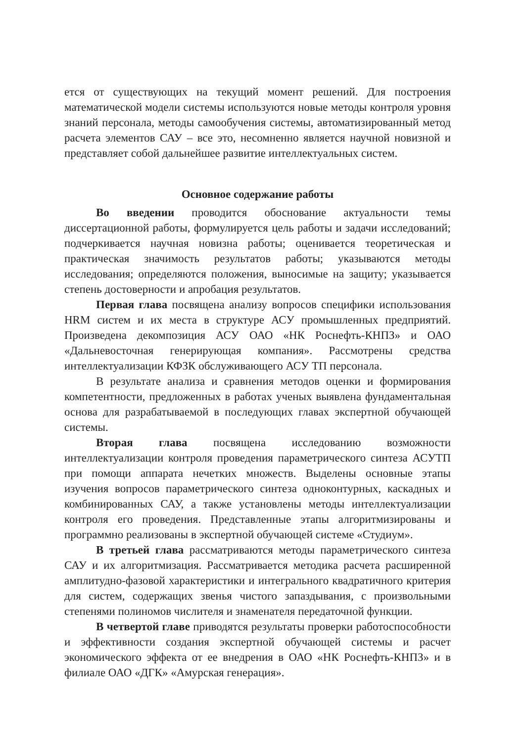ется от существующих на текущий момент решений. Для построения математической модели системы используются новые методы контроля уровня знаний персонала, методы самообучения системы, автоматизированный метод расчета элементов САУ – все это, несомненно является научной новизной и представляет собой дальнейшее развитие интеллектуальных систем.
Основное содержание работы
Во введении проводится обоснование актуальности темы диссертационной работы, формулируется цель работы и задачи исследований; подчеркивается научная новизна работы; оценивается теоретическая и практическая значимость результатов работы; указываются методы исследования; определяются положения, выносимые на защиту; указывается степень достоверности и апробация результатов.
Первая глава посвящена анализу вопросов специфики использования HRM систем и их места в структуре АСУ промышленных предприятий. Произведена декомпозиция АСУ ОАО «НК Роснефть-КНПЗ» и ОАО «Дальневосточная генерирующая компания». Рассмотрены средства интеллектуализации КФЗК обслуживающего АСУ ТП персонала.
В результате анализа и сравнения методов оценки и формирования компетентности, предложенных в работах ученых выявлена фундаментальная основа для разрабатываемой в последующих главах экспертной обучающей системы.
Вторая глава посвящена исследованию возможности интеллектуализации контроля проведения параметрического синтеза АСУТП при помощи аппарата нечетких множеств. Выделены основные этапы изучения вопросов параметрического синтеза одноконтурных, каскадных и комбинированных САУ, а также установлены методы интеллектуализации контроля его проведения. Представленные этапы алгоритмизированы и программно реализованы в экспертной обучающей системе «Студиум».
В третьей глава рассматриваются методы параметрического синтеза САУ и их алгоритмизация. Рассматривается методика расчета расширенной амплитудно-фазовой характеристики и интегрального квадратичного критерия для систем, содержащих звенья чистого запаздывания, с произвольными степенями полиномов числителя и знаменателя передаточной функции.
В четвертой главе приводятся результаты проверки работоспособности и эффективности создания экспертной обучающей системы и расчет экономического эффекта от ее внедрения в ОАО «НК Роснефть-КНПЗ» и в филиале ОАО «ДГК» «Амурская генерация».